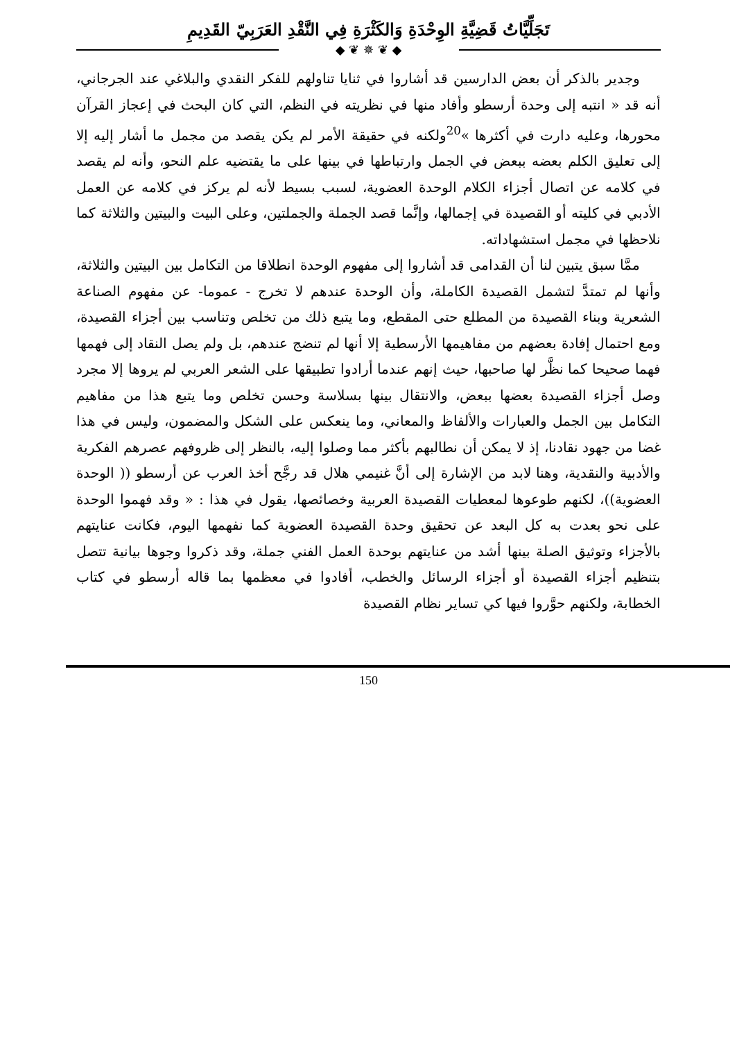تَجَلِّيَّاتُ قَضِيَّةِ الوِحْدَةِ وَالكَثْرَةِ فِي النَّقْدِ العَرَبِيّ القَدِيمِ
◆ ❦ ✵ ❦ ◆
وجدير بالذكر أن بعض الدارسين قد أشاروا في ثنايا تناولهم للفكر النقدي والبلاغي عند الجرجاني، أنه قد « انتبه إلى وحدة أرسطو وأفاد منها في نظريته في النظم، التي كان البحث في إعجاز القرآن محورها، وعليه دارت في أكثرها »<sup>20</sup>ولكنه في حقيقة الأمر لم يكن يقصد من مجمل ما أشار إليه إلا إلى تعليق الكلم بعضه ببعض في الجمل وارتباطها في بينها على ما يقتضيه علم النحو، وأنه لم يقصد في كلامه عن اتصال أجزاء الكلام الوحدة العضوية، لسبب بسيط لأنه لم يركز في كلامه عن العمل الأدبي في كليته أو القصيدة في إجمالها، وإنَّما قصد الجملة والجملتين، وعلى البيت والبيتين والثلاثة كما نلاحظها في مجمل استشهاداته.
ممَّا سبق يتبين لنا أن القدامى قد أشاروا إلى مفهوم الوحدة انطلاقا من التكامل بين البيتين والثلاثة، وأنها لم تمتدَّ لتشمل القصيدة الكاملة، وأن الوحدة عندهم لا تخرج - عموما- عن مفهوم الصناعة الشعرية وبناء القصيدة من المطلع حتى المقطع، وما يتبع ذلك من تخلص وتناسب بين أجزاء القصيدة، ومع احتمال إفادة بعضهم من مفاهيمها الأرسطية إلا أنها لم تنضج عندهم، بل ولم يصل النقاد إلى فهمها فهما صحيحا كما نظَّر لها صاحبها، حيث إنهم عندما أرادوا تطبيقها على الشعر العربي لم يروها إلا مجرد وصل أجزاء القصيدة بعضها ببعض، والانتقال بينها بسلاسة وحسن تخلص وما يتبع هذا من مفاهيم التكامل بين الجمل والعبارات والألفاظ والمعاني، وما ينعكس على الشكل والمضمون، وليس في هذا غضا من جهود نقادنا، إذ لا يمكن أن نطالبهم بأكثر مما وصلوا إليه، بالنظر إلى ظروفهم عصرهم الفكرية والأدبية والنقدية، وهنا لابد من الإشارة إلى أنَّ غنيمي هلال قد رجَّح أخذ العرب عن أرسطو (( الوحدة العضوية))، لكنهم طوعوها لمعطيات القصيدة العربية وخصائصها، يقول في هذا : « وقد فهموا الوحدة على نحو بعدت به كل البعد عن تحقيق وحدة القصيدة العضوية كما نفهمها اليوم، فكانت عنايتهم بالأجزاء وتوثيق الصلة بينها أشد من عنايتهم بوحدة العمل الفني جملة، وقد ذكروا وجوها بيانية تتصل بتنظيم أجزاء القصيدة أو أجزاء الرسائل والخطب، أفادوا في معظمها بما قاله أرسطو في كتاب الخطابة، ولكنهم حوَّروا فيها كي تساير نظام القصيدة
150